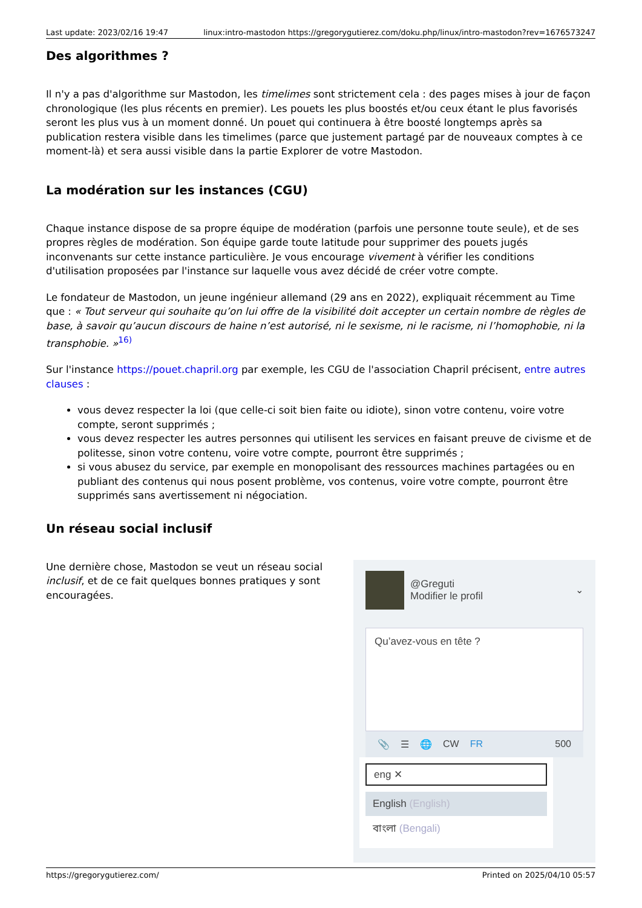Last update: 2023/02/16 19:47 linux:intro-mastodon https://gregorygutierez.com/doku.php/linux/intro-mastodon?rev=1676573247
Des algorithmes ?
Il n'y a pas d'algorithme sur Mastodon, les timelimes sont strictement cela : des pages mises à jour de façon chronologique (les plus récents en premier). Les pouets les plus boostés et/ou ceux étant le plus favorisés seront les plus vus à un moment donné. Un pouet qui continuera à être boosté longtemps après sa publication restera visible dans les timelimes (parce que justement partagé par de nouveaux comptes à ce moment-là) et sera aussi visible dans la partie Explorer de votre Mastodon.
La modération sur les instances (CGU)
Chaque instance dispose de sa propre équipe de modération (parfois une personne toute seule), et de ses propres règles de modération. Son équipe garde toute latitude pour supprimer des pouets jugés inconvenants sur cette instance particulière. Je vous encourage vivement à vérifier les conditions d'utilisation proposées par l'instance sur laquelle vous avez décidé de créer votre compte.
Le fondateur de Mastodon, un jeune ingénieur allemand (29 ans en 2022), expliquait récemment au Time que : « Tout serveur qui souhaite qu’on lui offre de la visibilité doit accepter un certain nombre de règles de base, à savoir qu’aucun discours de haine n’est autorisé, ni le sexisme, ni le racisme, ni l’homophobie, ni la transphobie. »<sup>16)</sup>
Sur l'instance https://pouet.chapril.org par exemple, les CGU de l'association Chapril précisent, entre autres clauses :
vous devez respecter la loi (que celle-ci soit bien faite ou idiote), sinon votre contenu, voire votre compte, seront supprimés ;
vous devez respecter les autres personnes qui utilisent les services en faisant preuve de civisme et de politesse, sinon votre contenu, voire votre compte, pourront être supprimés ;
si vous abusez du service, par exemple en monopolisant des ressources machines partagées ou en publiant des contenus qui nous posent problème, vos contenus, voire votre compte, pourront être supprimés sans avertissement ni négociation.
Un réseau social inclusif
Une dernière chose, Mastodon se veut un réseau social inclusif, et de ce fait quelques bonnes pratiques y sont encouragées.
@Greguti
Modifier le profil
⌄
Qu’avez-vous en tête ?
📎 ☰ 🌐 CW FR 500
eng ✕
English (English)
বাংলা (Bengali)
https://gregorygutierez.com/ Printed on 2025/04/10 05:57